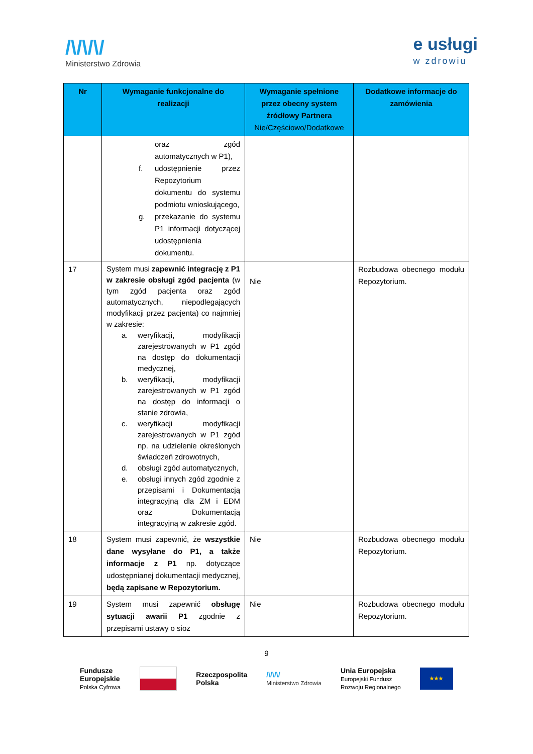/\/\/\/
Ministerstwo Zdrowia
e usługi
w zdrowiu
| Nr | Wymaganie funkcjonalne do realizacji | Wymaganie spełnione przez obecny system źródłowy Partnera Nie/Częściowo/Dodatkowe | Dodatkowe informacje do zamówienia |
| --- | --- | --- | --- |
| | oraz zgód automatycznych w P1), f. udostępnienie przez Repozytorium dokumentu do systemu podmiotu wnioskującego, g. przekazanie do systemu P1 informacji dotyczącej udostępnienia dokumentu. | | |
| 17 | System musi zapewnić integrację z P1 w zakresie obsługi zgód pacjenta (w tym zgód pacjenta oraz zgód automatycznych, niepodlegających modyfikacji przez pacjenta) co najmniej w zakresie: a. weryfikacji, modyfikacji zarejestrowanych w P1 zgód na dostęp do dokumentacji medycznej, b. weryfikacji, modyfikacji zarejestrowanych w P1 zgód na dostęp do informacji o stanie zdrowia, c. weryfikacji modyfikacji zarejestrowanych w P1 zgód np. na udzielenie określonych świadczeń zdrowotnych, d. obsługi zgód automatycznych, e. obsługi innych zgód zgodnie z przepisami i Dokumentacją integracyjną dla ZM i EDM oraz Dokumentacją integracyjną w zakresie zgód. | Nie | Rozbudowa obecnego modułu Repozytorium. |
| 18 | System musi zapewnić, że wszystkie dane wysyłane do P1, a także informacje z P1 np. dotyczące udostępnianej dokumentacji medycznej, będą zapisane w Repozytorium. | Nie | Rozbudowa obecnego modułu Repozytorium. |
| 19 | System musi zapewnić obsługę sytuacji awarii P1 zgodnie z przepisami ustawy o sioz | Nie | Rozbudowa obecnego modułu Repozytorium. |
9
Fundusze
Europejskie
Polska Cyfrowa
Rzeczpospolita
Polska
/\/\/\/
Ministerstwo Zdrowia
Unia Europejska
Europejski Fundusz
Rozwoju Regionalnego
★★★